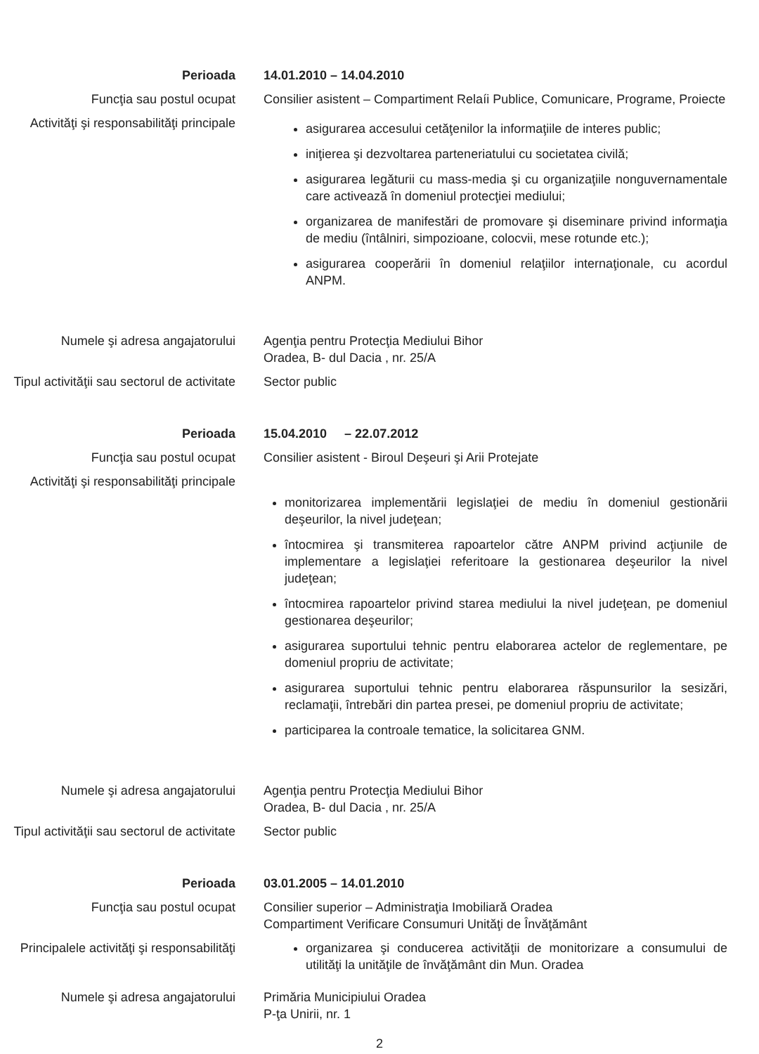Perioada 14.01.2010 – 14.04.2010
Funcţia sau postul ocupat Consilier asistent – Compartiment Relaíi Publice, Comunicare, Programe, Proiecte
Activităţi şi responsabilităţi principale
asigurarea accesului cetăţenilor la informaţiile de interes public;
iniţierea şi dezvoltarea parteneriatului cu societatea civilă;
asigurarea legăturii cu mass-media şi cu organizaţiile nonguvernamentale care activează în domeniul protecţiei mediului;
organizarea de manifestări de promovare şi diseminare privind informaţia de mediu (întâlniri, simpozioane, colocvii, mese rotunde etc.);
asigurarea cooperării în domeniul relaţiilor internaţionale, cu acordul ANPM.
Numele şi adresa angajatorului Agenţia pentru Protecţia Mediului Bihor
Oradea, B- dul Dacia , nr. 25/A
Tipul activităţii sau sectorul de activitate
Sector public
Perioada 15.04.2010 – 22.07.2012
Funcţia sau postul ocupat Consilier asistent - Biroul Deşeuri şi Arii Protejate
Activităţi şi responsabilităţi principale
monitorizarea implementării legislaţiei de mediu în domeniul gestionării deşeurilor, la nivel judeţean;
întocmirea şi transmiterea rapoartelor către ANPM privind acţiunile de implementare a legislaţiei referitoare la gestionarea deşeurilor la nivel judeţean;
întocmirea rapoartelor privind starea mediului la nivel judeţean, pe domeniul gestionarea deşeurilor;
asigurarea suportului tehnic pentru elaborarea actelor de reglementare, pe domeniul propriu de activitate;
asigurarea suportului tehnic pentru elaborarea răspunsurilor la sesizări, reclamaţii, întrebări din partea presei, pe domeniul propriu de activitate;
participarea la controale tematice, la solicitarea GNM.
Numele şi adresa angajatorului Agenţia pentru Protecţia Mediului Bihor
Oradea, B- dul Dacia , nr. 25/A
Tipul activităţii sau sectorul de activitate
Sector public
Perioada 03.01.2005 – 14.01.2010
Funcţia sau postul ocupat Consilier superior – Administraţia Imobiliară Oradea
Compartiment Verificare Consumuri Unităţi de Învăţământ
Principalele activităţi şi responsabilităţi
organizarea şi conducerea activităţii de monitorizare a consumului de utilităţi la unităţile de învăţământ din Mun. Oradea
Numele şi adresa angajatorului Primăria Municipiului Oradea
P-ţa Unirii, nr. 1
2